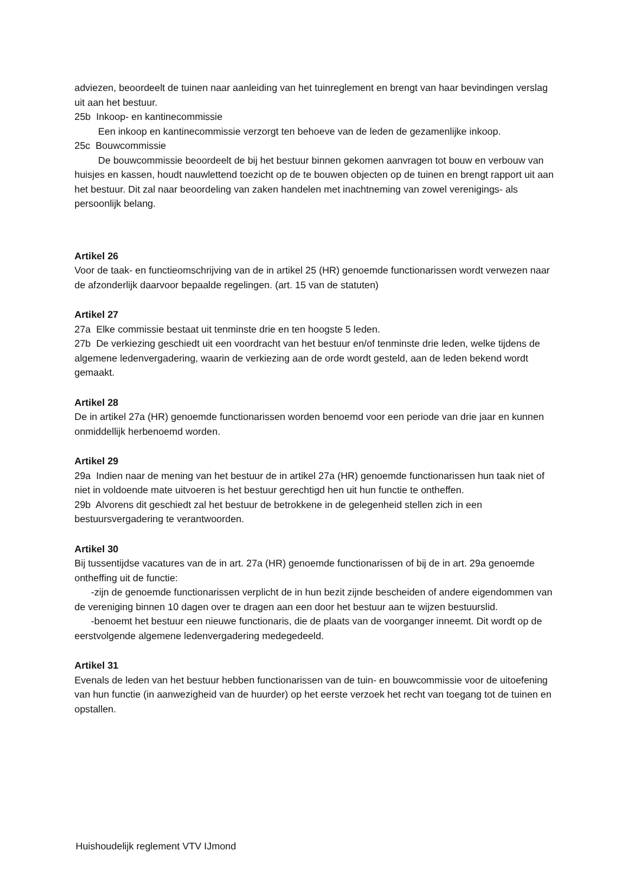adviezen, beoordeelt de tuinen naar aanleiding van het tuinreglement en brengt van haar bevindingen verslag uit aan het bestuur.
25b Inkoop- en kantinecommissie
Een inkoop en kantinecommissie verzorgt ten behoeve van de leden de gezamenlijke inkoop.
25c Bouwcommissie
De bouwcommissie beoordeelt de bij het bestuur binnen gekomen aanvragen tot bouw en verbouw van huisjes en kassen, houdt nauwlettend toezicht op de te bouwen objecten op de tuinen en brengt rapport uit aan het bestuur. Dit zal naar beoordeling van zaken handelen met inachtneming van zowel verenigings- als persoonlijk belang.
Artikel 26
Voor de taak- en functieomschrijving van de in artikel 25 (HR) genoemde functionarissen wordt verwezen naar de afzonderlijk daarvoor bepaalde regelingen. (art. 15 van de statuten)
Artikel 27
27a Elke commissie bestaat uit tenminste drie en ten hoogste 5 leden.
27b De verkiezing geschiedt uit een voordracht van het bestuur en/of tenminste drie leden, welke tijdens de algemene ledenvergadering, waarin de verkiezing aan de orde wordt gesteld, aan de leden bekend wordt gemaakt.
Artikel 28
De in artikel 27a (HR) genoemde functionarissen worden benoemd voor een periode van drie jaar en kunnen onmiddellijk herbenoemd worden.
Artikel 29
29a Indien naar de mening van het bestuur de in artikel 27a (HR) genoemde functionarissen hun taak niet of niet in voldoende mate uitvoeren is het bestuur gerechtigd hen uit hun functie te ontheffen.
29b Alvorens dit geschiedt zal het bestuur de betrokkene in de gelegenheid stellen zich in een bestuursvergadering te verantwoorden.
Artikel 30
Bij tussentijdse vacatures van de in art. 27a (HR) genoemde functionarissen of bij de in art. 29a genoemde ontheffing uit de functie:
-zijn de genoemde functionarissen verplicht de in hun bezit zijnde bescheiden of andere eigendommen van de vereniging binnen 10 dagen over te dragen aan een door het bestuur aan te wijzen bestuurslid.
-benoemt het bestuur een nieuwe functionaris, die de plaats van de voorganger inneemt. Dit wordt op de eerstvolgende algemene ledenvergadering medegedeeld.
Artikel 31
Evenals de leden van het bestuur hebben functionarissen van de tuin- en bouwcommissie voor de uitoefening van hun functie (in aanwezigheid van de huurder) op het eerste verzoek het recht van toegang tot de tuinen en opstallen.
Huishoudelijk reglement VTV IJmond